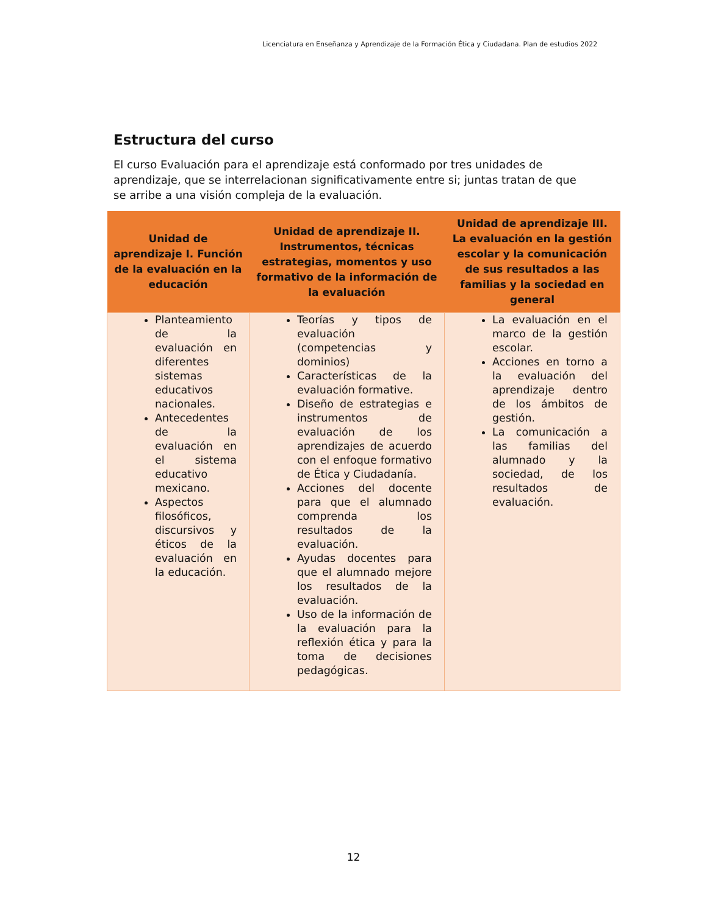Licenciatura en Enseñanza y Aprendizaje de la Formación Ética y Ciudadana. Plan de estudios 2022
Estructura del curso
El curso Evaluación para el aprendizaje está conformado por tres unidades de aprendizaje, que se interrelacionan significativamente entre si; juntas tratan de que se arribe a una visión compleja de la evaluación.
| Unidad de aprendizaje I. Función de la evaluación en la educación | Unidad de aprendizaje II. Instrumentos, técnicas estrategias, momentos y uso formativo de la información de la evaluación | Unidad de aprendizaje III. La evaluación en la gestión escolar y la comunicación de sus resultados a las familias y la sociedad en general |
| --- | --- | --- |
| Planteamiento de la evaluación en diferentes sistemas educativos nacionales. Antecedentes de la evaluación en el sistema educativo mexicano. Aspectos filosóficos, discursivos y éticos de la evaluación en la educación. | Teorías y tipos de evaluación (competencias y dominios) Características de la evaluación formative. Diseño de estrategias e instrumentos de evaluación de los aprendizajes de acuerdo con el enfoque formativo de Ética y Ciudadanía. Acciones del docente para que el alumnado comprenda los resultados de la evaluación. Ayudas docentes para que el alumnado mejore los resultados de la evaluación. Uso de la información de la evaluación para la reflexión ética y para la toma de decisiones pedagógicas. | La evaluación en el marco de la gestión escolar. Acciones en torno a la evaluación del aprendizaje dentro de los ámbitos de gestión. La comunicación a las familias del alumnado y la sociedad, de los resultados de evaluación. |
12